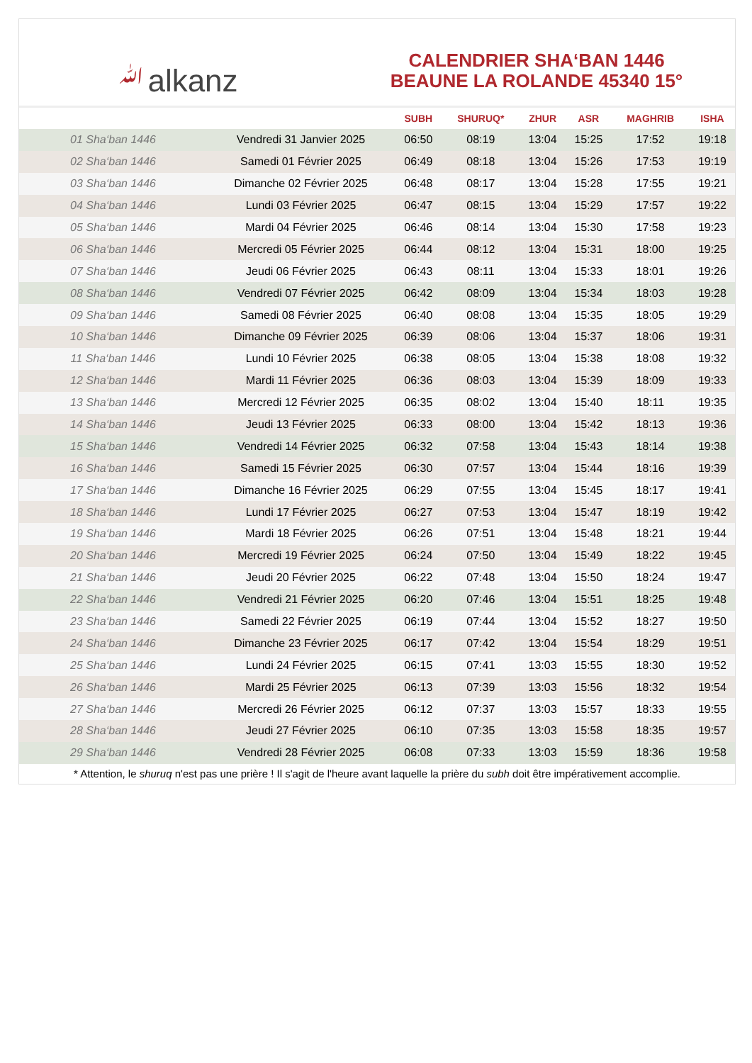ﷲalkanz
CALENDRIER SHA‘BAN 1446
BEAUNE LA ROLANDE 45340 15°
| | | SUBH | SHURUQ* | ZHUR | ASR | MAGHRIB | ISHA |
| --- | --- | --- | --- | --- | --- | --- | --- |
| 01 Sha‘ban 1446 | Vendredi 31 Janvier 2025 | 06:50 | 08:19 | 13:04 | 15:25 | 17:52 | 19:18 |
| 02 Sha‘ban 1446 | Samedi 01 Février 2025 | 06:49 | 08:18 | 13:04 | 15:26 | 17:53 | 19:19 |
| 03 Sha‘ban 1446 | Dimanche 02 Février 2025 | 06:48 | 08:17 | 13:04 | 15:28 | 17:55 | 19:21 |
| 04 Sha‘ban 1446 | Lundi 03 Février 2025 | 06:47 | 08:15 | 13:04 | 15:29 | 17:57 | 19:22 |
| 05 Sha‘ban 1446 | Mardi 04 Février 2025 | 06:46 | 08:14 | 13:04 | 15:30 | 17:58 | 19:23 |
| 06 Sha‘ban 1446 | Mercredi 05 Février 2025 | 06:44 | 08:12 | 13:04 | 15:31 | 18:00 | 19:25 |
| 07 Sha‘ban 1446 | Jeudi 06 Février 2025 | 06:43 | 08:11 | 13:04 | 15:33 | 18:01 | 19:26 |
| 08 Sha‘ban 1446 | Vendredi 07 Février 2025 | 06:42 | 08:09 | 13:04 | 15:34 | 18:03 | 19:28 |
| 09 Sha‘ban 1446 | Samedi 08 Février 2025 | 06:40 | 08:08 | 13:04 | 15:35 | 18:05 | 19:29 |
| 10 Sha‘ban 1446 | Dimanche 09 Février 2025 | 06:39 | 08:06 | 13:04 | 15:37 | 18:06 | 19:31 |
| 11 Sha‘ban 1446 | Lundi 10 Février 2025 | 06:38 | 08:05 | 13:04 | 15:38 | 18:08 | 19:32 |
| 12 Sha‘ban 1446 | Mardi 11 Février 2025 | 06:36 | 08:03 | 13:04 | 15:39 | 18:09 | 19:33 |
| 13 Sha‘ban 1446 | Mercredi 12 Février 2025 | 06:35 | 08:02 | 13:04 | 15:40 | 18:11 | 19:35 |
| 14 Sha‘ban 1446 | Jeudi 13 Février 2025 | 06:33 | 08:00 | 13:04 | 15:42 | 18:13 | 19:36 |
| 15 Sha‘ban 1446 | Vendredi 14 Février 2025 | 06:32 | 07:58 | 13:04 | 15:43 | 18:14 | 19:38 |
| 16 Sha‘ban 1446 | Samedi 15 Février 2025 | 06:30 | 07:57 | 13:04 | 15:44 | 18:16 | 19:39 |
| 17 Sha‘ban 1446 | Dimanche 16 Février 2025 | 06:29 | 07:55 | 13:04 | 15:45 | 18:17 | 19:41 |
| 18 Sha‘ban 1446 | Lundi 17 Février 2025 | 06:27 | 07:53 | 13:04 | 15:47 | 18:19 | 19:42 |
| 19 Sha‘ban 1446 | Mardi 18 Février 2025 | 06:26 | 07:51 | 13:04 | 15:48 | 18:21 | 19:44 |
| 20 Sha‘ban 1446 | Mercredi 19 Février 2025 | 06:24 | 07:50 | 13:04 | 15:49 | 18:22 | 19:45 |
| 21 Sha‘ban 1446 | Jeudi 20 Février 2025 | 06:22 | 07:48 | 13:04 | 15:50 | 18:24 | 19:47 |
| 22 Sha‘ban 1446 | Vendredi 21 Février 2025 | 06:20 | 07:46 | 13:04 | 15:51 | 18:25 | 19:48 |
| 23 Sha‘ban 1446 | Samedi 22 Février 2025 | 06:19 | 07:44 | 13:04 | 15:52 | 18:27 | 19:50 |
| 24 Sha‘ban 1446 | Dimanche 23 Février 2025 | 06:17 | 07:42 | 13:04 | 15:54 | 18:29 | 19:51 |
| 25 Sha‘ban 1446 | Lundi 24 Février 2025 | 06:15 | 07:41 | 13:03 | 15:55 | 18:30 | 19:52 |
| 26 Sha‘ban 1446 | Mardi 25 Février 2025 | 06:13 | 07:39 | 13:03 | 15:56 | 18:32 | 19:54 |
| 27 Sha‘ban 1446 | Mercredi 26 Février 2025 | 06:12 | 07:37 | 13:03 | 15:57 | 18:33 | 19:55 |
| 28 Sha‘ban 1446 | Jeudi 27 Février 2025 | 06:10 | 07:35 | 13:03 | 15:58 | 18:35 | 19:57 |
| 29 Sha‘ban 1446 | Vendredi 28 Février 2025 | 06:08 | 07:33 | 13:03 | 15:59 | 18:36 | 19:58 |
* Attention, le shuruq n'est pas une prière ! Il s'agit de l'heure avant laquelle la prière du subh doit être impérativement accomplie.